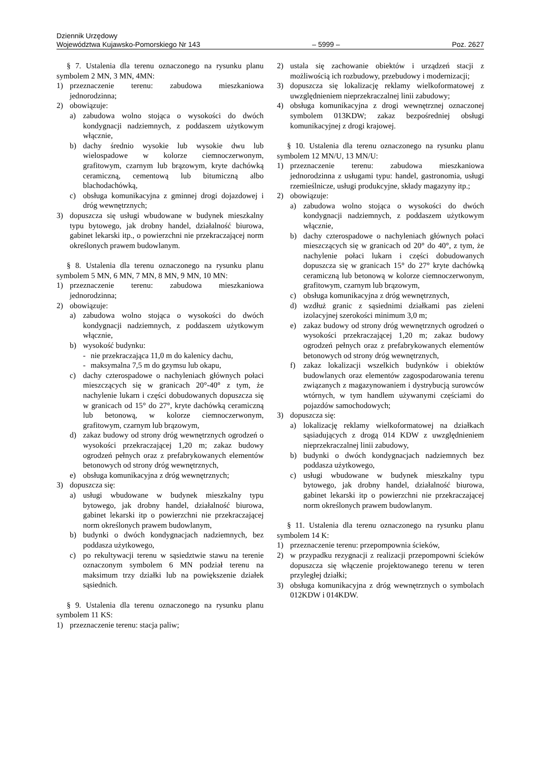Dziennik Urzędowy
Województwa Kujawsko-Pomorskiego Nr 143 – 5999 – Poz. 2627
§ 7. Ustalenia dla terenu oznaczonego na rysunku planu symbolem 2 MN, 3 MN, 4MN:
1) przeznaczenie terenu: zabudowa mieszkaniowa jednorodzinna;
2) obowiązuje:
a) zabudowa wolno stojąca o wysokości do dwóch kondygnacji nadziemnych, z poddaszem użytkowym włącznie,
b) dachy średnio wysokie lub wysokie dwu lub wielospadowe w kolorze ciemnoczerwonym, grafitowym, czarnym lub brązowym, kryte dachówką ceramiczną, cementową lub bitumiczną albo blachodachówką,
c) obsługa komunikacyjna z gminnej drogi dojazdowej i dróg wewnętrznych;
3) dopuszcza się usługi wbudowane w budynek mieszkalny typu bytowego, jak drobny handel, działalność biurowa, gabinet lekarski itp., o powierzchni nie przekraczającej norm określonych prawem budowlanym.
§ 8. Ustalenia dla terenu oznaczonego na rysunku planu symbolem 5 MN, 6 MN, 7 MN, 8 MN, 9 MN, 10 MN:
1) przeznaczenie terenu: zabudowa mieszkaniowa jednorodzinna;
2) obowiązuje:
a) zabudowa wolno stojąca o wysokości do dwóch kondygnacji nadziemnych, z poddaszem użytkowym włącznie,
b) wysokość budynku:
- nie przekraczająca 11,0 m do kalenicy dachu,
- maksymalna 7,5 m do gzymsu lub okapu,
c) dachy czterospadowe o nachyleniach głównych połaci mieszczących się w granicach 20°-40° z tym, że nachylenie lukarn i części dobudowanych dopuszcza się w granicach od 15° do 27°, kryte dachówką ceramiczną lub betonową, w kolorze ciemnoczerwonym, grafitowym, czarnym lub brązowym,
d) zakaz budowy od strony dróg wewnętrznych ogrodzeń o wysokości przekraczającej 1,20 m; zakaz budowy ogrodzeń pełnych oraz z prefabrykowanych elementów betonowych od strony dróg wewnętrznych,
e) obsługa komunikacyjna z dróg wewnętrznych;
3) dopuszcza się:
a) usługi wbudowane w budynek mieszkalny typu bytowego, jak drobny handel, działalność biurowa, gabinet lekarski itp o powierzchni nie przekraczającej norm określonych prawem budowlanym,
b) budynki o dwóch kondygnacjach nadziemnych, bez poddasza użytkowego,
c) po rekultywacji terenu w sąsiedztwie stawu na terenie oznaczonym symbolem 6 MN podział terenu na maksimum trzy działki lub na powiększenie działek sąsiednich.
§ 9. Ustalenia dla terenu oznaczonego na rysunku planu symbolem 11 KS:
1) przeznaczenie terenu: stacja paliw;
2) ustala się zachowanie obiektów i urządzeń stacji z możliwością ich rozbudowy, przebudowy i modernizacji;
3) dopuszcza się lokalizację reklamy wielkoformatowej z uwzględnieniem nieprzekraczalnej linii zabudowy;
4) obsługa komunikacyjna z drogi wewnętrznej oznaczonej symbolem 013KDW; zakaz bezpośredniej obsługi komunikacyjnej z drogi krajowej.
§ 10. Ustalenia dla terenu oznaczonego na rysunku planu symbolem 12 MN/U, 13 MN/U:
1) przeznaczenie terenu: zabudowa mieszkaniowa jednorodzinna z usługami typu: handel, gastronomia, usługi rzemieślnicze, usługi produkcyjne, składy magazyny itp.;
2) obowiązuje:
a) zabudowa wolno stojąca o wysokości do dwóch kondygnacji nadziemnych, z poddaszem użytkowym włącznie,
b) dachy czterospadowe o nachyleniach głównych połaci mieszczących się w granicach od 20° do 40°, z tym, że nachylenie połaci lukarn i części dobudowanych dopuszcza się w granicach 15° do 27° kryte dachówką ceramiczną lub betonową w kolorze ciemnoczerwonym, grafitowym, czarnym lub brązowym,
c) obsługa komunikacyjna z dróg wewnętrznych,
d) wzdłuż granic z sąsiednimi działkami pas zieleni izolacyjnej szerokości minimum 3,0 m;
e) zakaz budowy od strony dróg wewnętrznych ogrodzeń o wysokości przekraczającej 1,20 m; zakaz budowy ogrodzeń pełnych oraz z prefabrykowanych elementów betonowych od strony dróg wewnętrznych,
f) zakaz lokalizacji wszelkich budynków i obiektów budowlanych oraz elementów zagospodarowania terenu związanych z magazynowaniem i dystrybucją surowców wtórnych, w tym handlem używanymi częściami do pojazdów samochodowych;
3) dopuszcza się:
a) lokalizację reklamy wielkoformatowej na działkach sąsiadujących z drogą 014 KDW z uwzględnieniem nieprzekraczalnej linii zabudowy,
b) budynki o dwóch kondygnacjach nadziemnych bez poddasza użytkowego,
c) usługi wbudowane w budynek mieszkalny typu bytowego, jak drobny handel, działalność biurowa, gabinet lekarski itp o powierzchni nie przekraczającej norm określonych prawem budowlanym.
§ 11. Ustalenia dla terenu oznaczonego na rysunku planu symbolem 14 K:
1) przeznaczenie terenu: przepompownia ścieków,
2) w przypadku rezygnacji z realizacji przepompowni ścieków dopuszcza się włączenie projektowanego terenu w teren przyległej działki;
3) obsługa komunikacyjna z dróg wewnętrznych o symbolach 012KDW i 014KDW.